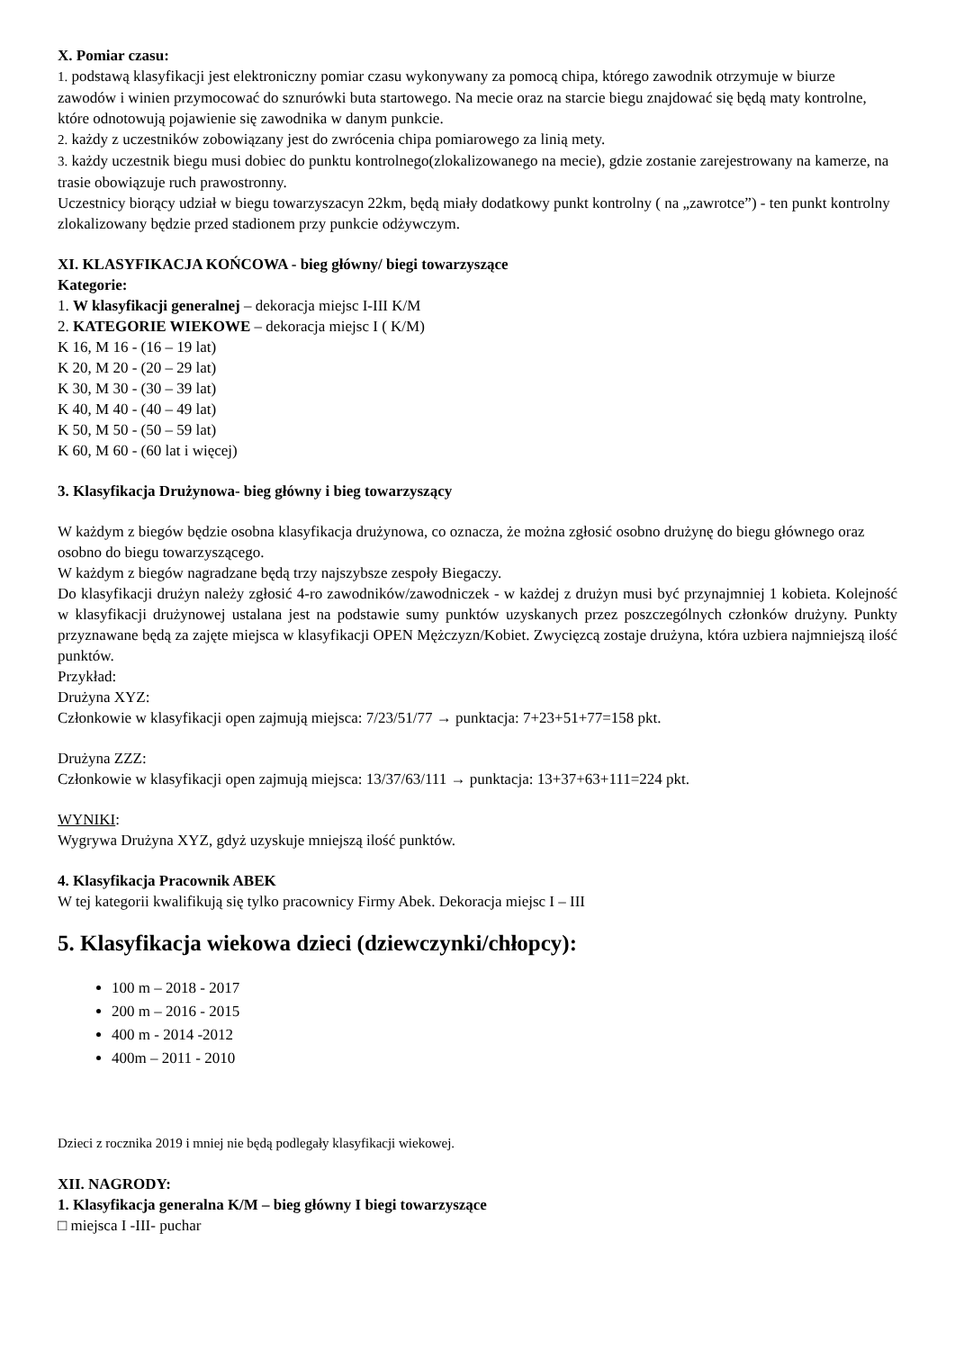X. Pomiar czasu:
1. podstawą klasyfikacji jest elektroniczny pomiar czasu wykonywany za pomocą chipa, którego zawodnik otrzymuje w biurze zawodów i winien przymocować do sznurówki buta startowego. Na mecie oraz na starcie biegu znajdować się będą maty kontrolne, które odnotowują pojawienie się zawodnika w danym punkcie.
2. każdy z uczestników zobowiązany jest do zwrócenia chipa pomiarowego za linią mety.
3. każdy uczestnik biegu musi dobiec do punktu kontrolnego(zlokalizowanego na mecie), gdzie zostanie zarejestrowany na kamerze, na trasie obowiązuje ruch prawostronny.
Uczestnicy biorący udział w biegu towarzyszacyn 22km, będą miały dodatkowy punkt kontrolny ( na „zawrotce”) - ten punkt kontrolny zlokalizowany będzie przed stadionem przy punkcie odżywczym.
XI. KLASYFIKACJA KOŃCOWA - bieg główny/ biegi towarzyszące
Kategorie:
1. W klasyfikacji generalnej – dekoracja miejsc I-III K/M
2. KATEGORIE WIEKOWE – dekoracja miejsc I ( K/M)
K 16, M 16 - (16 – 19 lat)
K 20, M 20 - (20 – 29 lat)
K 30, M 30 - (30 – 39 lat)
K 40, M 40 - (40 – 49 lat)
K 50, M 50 - (50 – 59 lat)
K 60, M 60 - (60 lat i więcej)
3. Klasyfikacja Drużynowa- bieg główny i bieg towarzyszący
W każdym z biegów będzie osobna klasyfikacja drużynowa, co oznacza, że można zgłosić osobno drużynę do biegu głównego oraz osobno do biegu towarzyszącego.
W każdym z biegów nagradzane będą trzy najszybsze zespoły Biegaczy.
Do klasyfikacji drużyn należy zgłosić 4-ro zawodników/zawodniczek - w każdej z drużyn musi być przynajmniej 1 kobieta. Kolejność w klasyfikacji drużynowej ustalana jest na podstawie sumy punktów uzyskanych przez poszczególnych członków drużyny. Punkty przyznawane będą za zajęte miejsca w klasyfikacji OPEN Mężczyzn/Kobiet. Zwycięzcą zostaje drużyna, która uzbiera najmniejszą ilość punktów.
Przykład:
Drużyna XYZ:
Członkowie w klasyfikacji open zajmują miejsca: 7/23/51/77 → punktacja: 7+23+51+77=158 pkt.
Drużyna ZZZ:
Członkowie w klasyfikacji open zajmują miejsca: 13/37/63/111 → punktacja: 13+37+63+111=224 pkt.
WYNIKI:
Wygrywa Drużyna XYZ, gdyż uzyskuje mniejszą ilość punktów.
4. Klasyfikacja Pracownik ABEK
W tej kategorii kwalifikują się tylko pracownicy Firmy Abek. Dekoracja miejsc I – III
5. Klasyfikacja wiekowa dzieci (dziewczynki/chłopcy):
100 m – 2018 - 2017
200 m – 2016 - 2015
400 m - 2014 -2012
400m – 2011 - 2010
Dzieci z rocznika 2019 i mniej nie będą podlegały klasyfikacji wiekowej.
XII. NAGRODY:
1. Klasyfikacja generalna K/M – bieg główny I biegi towarzyszące
□ miejsca I -III- puchar